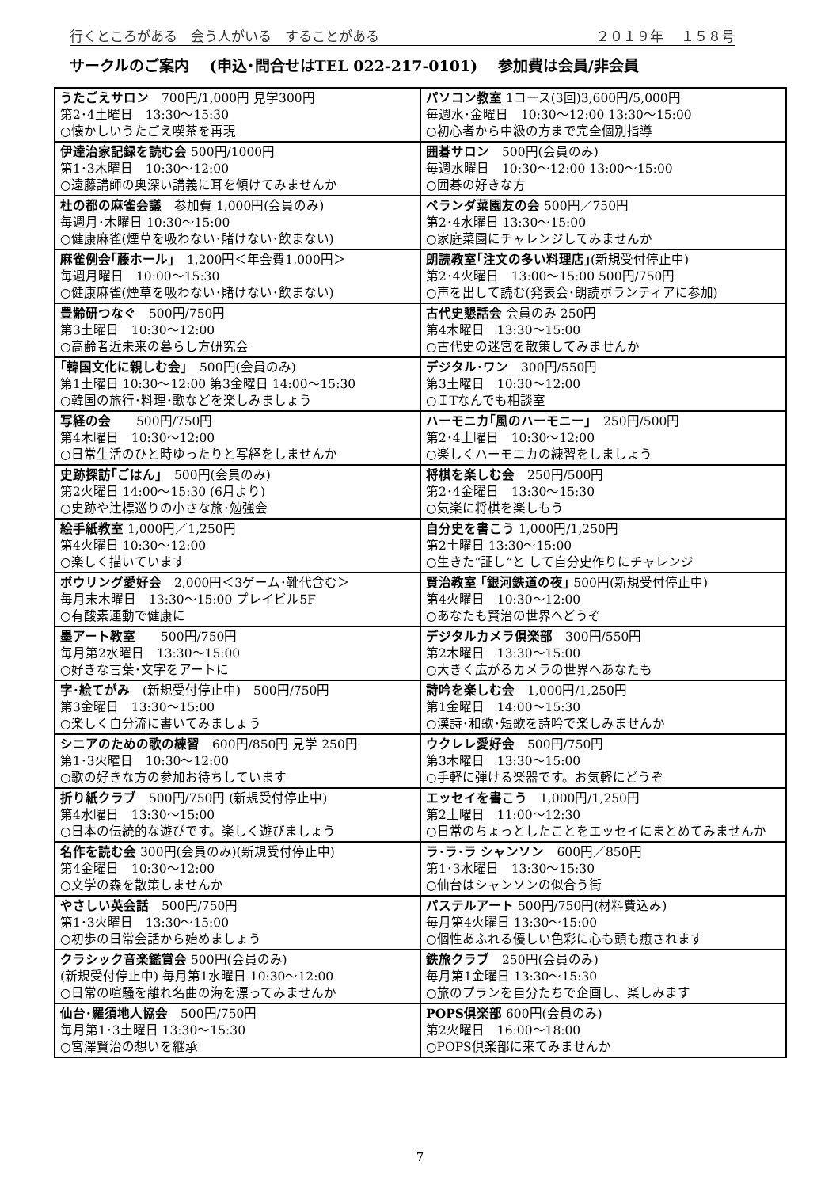行くところがある　会う人がいる　することがある ２０１９年　 １５８号
サークルのご案内　 (申込･問合せはTEL 022-217-0101)　 参加費は会員/非会員
| うたごえサロン 700円/1,000円 見学300円 第2･4土曜日 13:30～15:30 ○懐かしいうたごえ喫茶を再現 | パソコン教室 1コース(3回)3,600円/5,000円 毎週水･金曜日 10:30～12:00 13:30～15:00 ○初心者から中級の方まで完全個別指導 |
| 伊達治家記録を読む会 500円/1000円 第1･3木曜日 10:30～12:00 ○遠藤講師の奥深い講義に耳を傾けてみませんか | 囲碁サロン 500円(会員のみ) 毎週水曜日 10:30～12:00 13:00～15:00 ○囲碁の好きな方 |
| 杜の都の麻雀会議 参加費 1,000円(会員のみ) 毎週月･木曜日 10:30～15:00 ○健康麻雀(煙草を吸わない･賭けない･飲まない) | ベランダ菜園友の会 500円／750円 第2･4水曜日 13:30～15:00 ○家庭菜園にチャレンジしてみませんか |
| 麻雀例会｢藤ホール｣ 1,200円＜年会費1,000円＞ 毎週月曜日 10:00～15:30 ○健康麻雀(煙草を吸わない･賭けない･飲まない) | 朗読教室｢注文の多い料理店｣ (新規受付停止中) 第2･4火曜日 13:00～15:00 500円/750円 ○声を出して読む(発表会･朗読ボランティアに参加) |
| 豊齢研つなぐ 500円/750円 第3土曜日 10:30～12:00 ○高齢者近未来の暮らし方研究会 | 古代史懇話会 会員のみ 250円 第4木曜日 13:30～15:00 ○古代史の迷宮を散策してみませんか |
| ｢韓国文化に親しむ会｣ 500円(会員のみ) 第1土曜日 10:30～12:00 第3金曜日 14:00～15:30 ○韓国の旅行･料理･歌などを楽しみましょう | デジタル･ワン 300円/550円 第3土曜日 10:30～12:00 ○ＩTなんでも相談室 |
| 写経の会 500円/750円 第4木曜日 10:30～12:00 ○日常生活のひと時ゆったりと写経をしませんか | ハーモニカ｢風のハーモニー｣ 250円/500円 第2･4土曜日 10:30～12:00 ○楽しくハーモニカの練習をしましょう |
| 史跡探訪｢ごはん｣ 500円(会員のみ) 第2火曜日 14:00～15:30 (6月より) ○史跡や辻標巡りの小さな旅･勉強会 | 将棋を楽しむ会 250円/500円 第2･4金曜日 13:30～15:30 ○気楽に将棋を楽しもう |
| 絵手紙教室 1,000円／1,250円 第4火曜日 10:30～12:00 ○楽しく描いています | 自分史を書こう 1,000円/1,250円 第2土曜日 13:30～15:00 ○生きた“証し”と して自分史作りにチャレンジ |
| ボウリング愛好会 2,000円＜3ゲーム･靴代含む＞ 毎月末木曜日 13:30～15:00 プレイビル5F ○有酸素運動で健康に | 賢治教室 ｢銀河鉄道の夜｣ 500円(新規受付停止中) 第4火曜日 10:30～12:00 ○あなたも賢治の世界へどうぞ |
| 墨アート教室 500円/750円 毎月第2水曜日 13:30～15:00 ○好きな言葉･文字をアートに | デジタルカメラ倶楽部 300円/550円 第2木曜日 13:30～15:00 ○大きく広がるカメラの世界へあなたも |
| 字･絵てがみ (新規受付停止中) 500円/750円 第3金曜日 13:30～15:00 ○楽しく自分流に書いてみましょう | 詩吟を楽しむ会 1,000円/1,250円 第1金曜日 14:00～15:30 ○漢詩･和歌･短歌を詩吟で楽しみませんか |
| シニアのための歌の練習 600円/850円 見学 250円 第1･3火曜日 10:30～12:00 ○歌の好きな方の参加お待ちしています | ウクレレ愛好会 500円/750円 第3木曜日 13:30～15:00 ○手軽に弾ける楽器です。お気軽にどうぞ |
| 折り紙クラブ 500円/750円 (新規受付停止中) 第4水曜日 13:30～15:00 ○日本の伝統的な遊びです。楽しく遊びましょう | エッセイを書こう 1,000円/1,250円 第2土曜日 11:00～12:30 ○日常のちょっとしたことをエッセイにまとめてみませんか |
| 名作を読む会 300円(会員のみ)(新規受付停止中) 第4金曜日 10:30～12:00 ○文学の森を散策しませんか | ラ･ラ･ラ シャンソン 600円／850円 第1･3水曜日 13:30～15:30 ○仙台はシャンソンの似合う街 |
| やさしい英会話 500円/750円 第1･3火曜日 13:30～15:00 ○初歩の日常会話から始めましょう | パステルアート 500円/750円(材料費込み) 毎月第4火曜日 13:30～15:00 ○個性あふれる優しい色彩に心も頭も癒されます |
| クラシック音楽鑑賞会 500円(会員のみ) (新規受付停止中) 毎月第1水曜日 10:30～12:00 ○日常の喧騒を離れ名曲の海を漂ってみませんか | 鉄旅クラブ 250円(会員のみ) 毎月第1金曜日 13:30～15:30 ○旅のプランを自分たちで企画し、楽しみます |
| 仙台･羅須地人協会 500円/750円 毎月第1･3土曜日 13:30～15:30 ○宮澤賢治の想いを継承 | POPS倶楽部 600円(会員のみ) 第2火曜日 16:00～18:00 ○POPS倶楽部に来てみませんか |
7